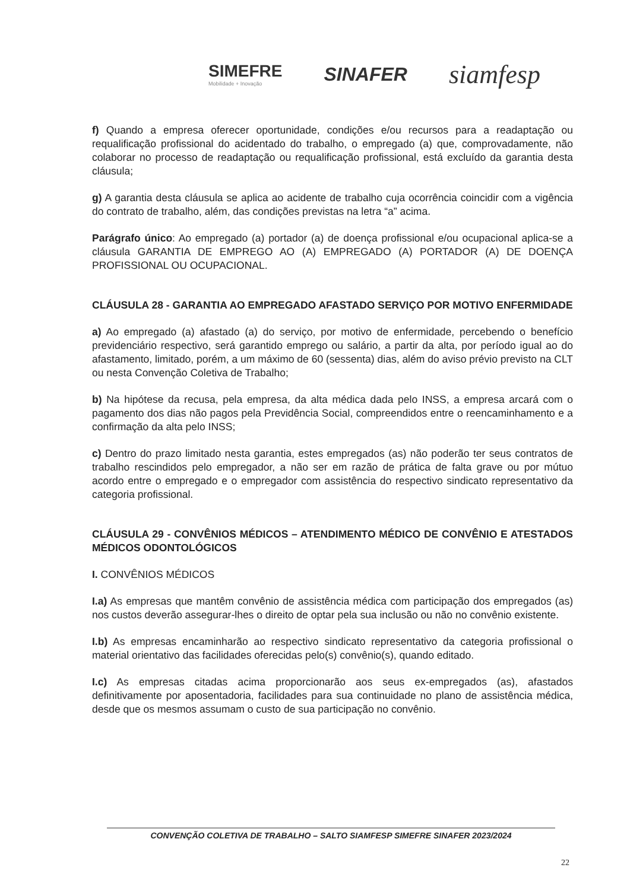SIMEFRE
Mobilidade + Inovação
SINAFER
siamfesp
f) Quando a empresa oferecer oportunidade, condições e/ou recursos para a readaptação ou requalificação profissional do acidentado do trabalho, o empregado (a) que, comprovadamente, não colaborar no processo de readaptação ou requalificação profissional, está excluído da garantia desta cláusula;
g) A garantia desta cláusula se aplica ao acidente de trabalho cuja ocorrência coincidir com a vigência do contrato de trabalho, além, das condições previstas na letra “a” acima.
Parágrafo único: Ao empregado (a) portador (a) de doença profissional e/ou ocupacional aplica-se a cláusula GARANTIA DE EMPREGO AO (A) EMPREGADO (A) PORTADOR (A) DE DOENÇA PROFISSIONAL OU OCUPACIONAL.
CLÁUSULA 28 - GARANTIA AO EMPREGADO AFASTADO SERVIÇO POR MOTIVO ENFERMIDADE
a) Ao empregado (a) afastado (a) do serviço, por motivo de enfermidade, percebendo o benefício previdenciário respectivo, será garantido emprego ou salário, a partir da alta, por período igual ao do afastamento, limitado, porém, a um máximo de 60 (sessenta) dias, além do aviso prévio previsto na CLT ou nesta Convenção Coletiva de Trabalho;
b) Na hipótese da recusa, pela empresa, da alta médica dada pelo INSS, a empresa arcará com o pagamento dos dias não pagos pela Previdência Social, compreendidos entre o reencaminhamento e a confirmação da alta pelo INSS;
c) Dentro do prazo limitado nesta garantia, estes empregados (as) não poderão ter seus contratos de trabalho rescindidos pelo empregador, a não ser em razão de prática de falta grave ou por mútuo acordo entre o empregado e o empregador com assistência do respectivo sindicato representativo da categoria profissional.
CLÁUSULA 29 - CONVÊNIOS MÉDICOS – ATENDIMENTO MÉDICO DE CONVÊNIO E ATESTADOS MÉDICOS ODONTOLÓGICOS
I. CONVÊNIOS MÉDICOS
I.a) As empresas que mantêm convênio de assistência médica com participação dos empregados (as) nos custos deverão assegurar-lhes o direito de optar pela sua inclusão ou não no convênio existente.
I.b) As empresas encaminharão ao respectivo sindicato representativo da categoria profissional o material orientativo das facilidades oferecidas pelo(s) convênio(s), quando editado.
I.c) As empresas citadas acima proporcionarão aos seus ex-empregados (as), afastados definitivamente por aposentadoria, facilidades para sua continuidade no plano de assistência médica, desde que os mesmos assumam o custo de sua participação no convênio.
CONVENÇÃO COLETIVA DE TRABALHO – SALTO SIAMFESP SIMEFRE SINAFER 2023/2024
22